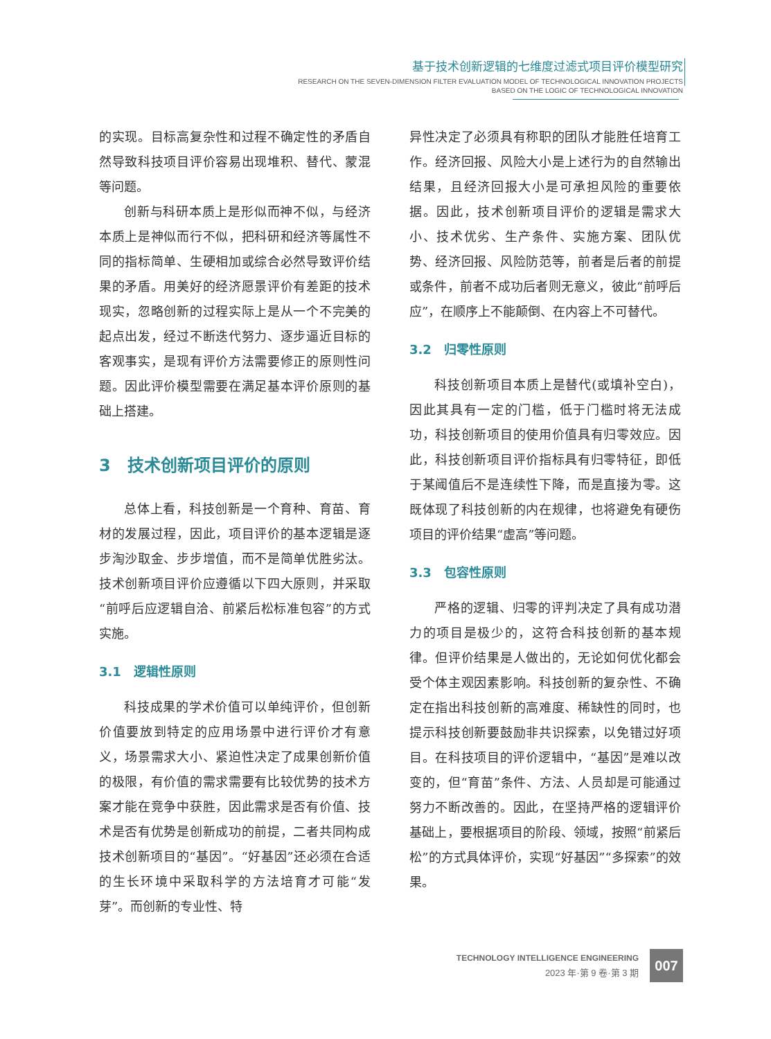基于技术创新逻辑的七维度过滤式项目评价模型研究
RESEARCH ON THE SEVEN-DIMENSION FILTER EVALUATION MODEL OF TECHNOLOGICAL INNOVATION PROJECTS
BASED ON THE LOGIC OF TECHNOLOGICAL INNOVATION
的实现。目标高复杂性和过程不确定性的矛盾自然导致科技项目评价容易出现堆积、替代、蒙混等问题。
创新与科研本质上是形似而神不似，与经济本质上是神似而行不似，把科研和经济等属性不同的指标简单、生硬相加或综合必然导致评价结果的矛盾。用美好的经济愿景评价有差距的技术现实，忽略创新的过程实际上是从一个不完美的起点出发，经过不断迭代努力、逐步逼近目标的客观事实，是现有评价方法需要修正的原则性问题。因此评价模型需要在满足基本评价原则的基础上搭建。
3　技术创新项目评价的原则
总体上看，科技创新是一个育种、育苗、育材的发展过程，因此，项目评价的基本逻辑是逐步淘沙取金、步步增值，而不是简单优胜劣汰。技术创新项目评价应遵循以下四大原则，并采取“前呼后应逻辑自洽、前紧后松标准包容”的方式实施。
3.1　逻辑性原则
科技成果的学术价值可以单纯评价，但创新价值要放到特定的应用场景中进行评价才有意义，场景需求大小、紧迫性决定了成果创新价值的极限，有价值的需求需要有比较优势的技术方案才能在竞争中获胜，因此需求是否有价值、技术是否有优势是创新成功的前提，二者共同构成技术创新项目的“基因”。“好基因”还必须在合适的生长环境中采取科学的方法培育才可能“发芽”。而创新的专业性、特
异性决定了必须具有称职的团队才能胜任培育工作。经济回报、风险大小是上述行为的自然输出结果，且经济回报大小是可承担风险的重要依据。因此，技术创新项目评价的逻辑是需求大小、技术优劣、生产条件、实施方案、团队优势、经济回报、风险防范等，前者是后者的前提或条件，前者不成功后者则无意义，彼此“前呼后应”，在顺序上不能颠倒、在内容上不可替代。
3.2　归零性原则
科技创新项目本质上是替代(或填补空白)，因此其具有一定的门槛，低于门槛时将无法成功，科技创新项目的使用价值具有归零效应。因此，科技创新项目评价指标具有归零特征，即低于某阈值后不是连续性下降，而是直接为零。这既体现了科技创新的内在规律，也将避免有硬伤项目的评价结果“虚高”等问题。
3.3　包容性原则
严格的逻辑、归零的评判决定了具有成功潜力的项目是极少的，这符合科技创新的基本规律。但评价结果是人做出的，无论如何优化都会受个体主观因素影响。科技创新的复杂性、不确定在指出科技创新的高难度、稀缺性的同时，也提示科技创新要鼓励非共识探索，以免错过好项目。在科技项目的评价逻辑中，“基因”是难以改变的，但“育苗”条件、方法、人员却是可能通过努力不断改善的。因此，在坚持严格的逻辑评价基础上，要根据项目的阶段、领域，按照“前紧后松”的方式具体评价，实现“好基因”“多探索”的效果。
TECHNOLOGY INTELLIGENCE ENGINEERING
2023 年·第 9 卷·第 3 期
007